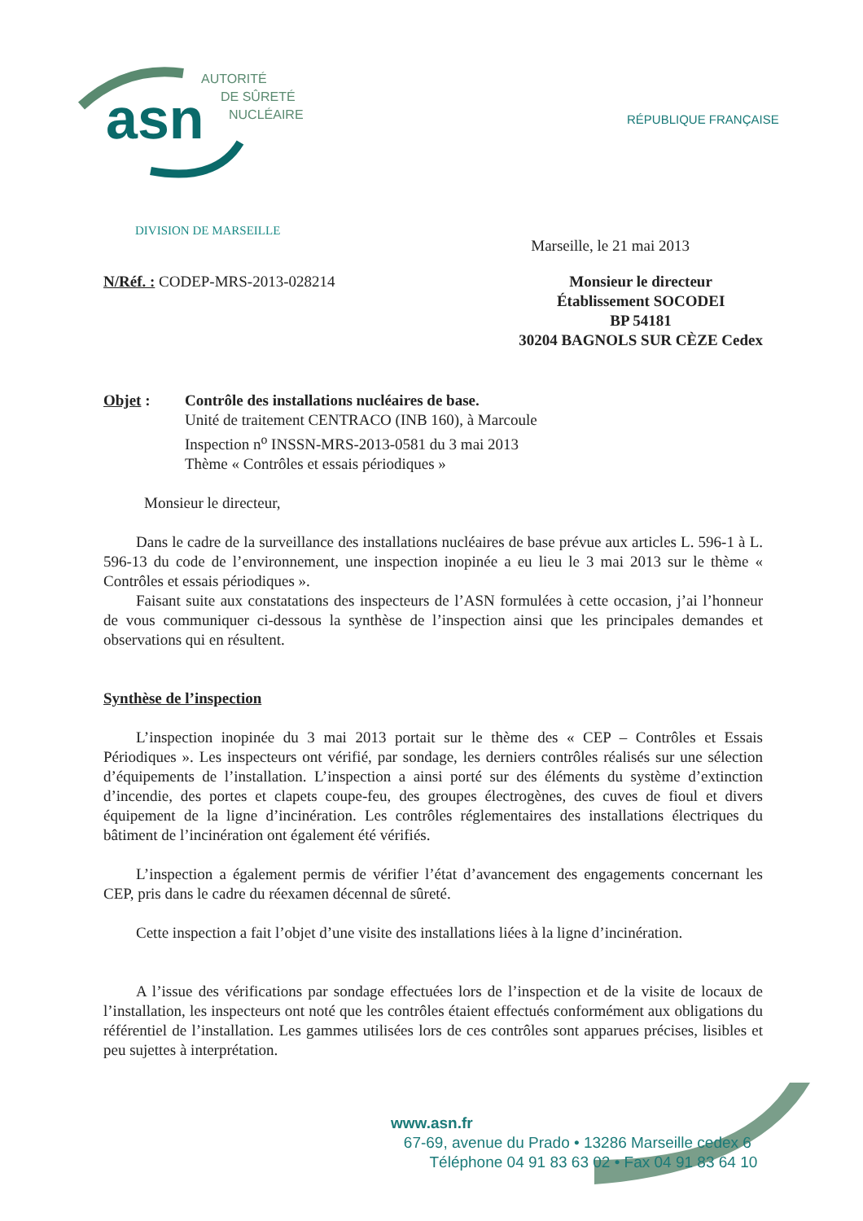asn
AUTORITÉ
DE SÛRETÉ
NUCLÉAIRE
RÉPUBLIQUE FRANÇAISE
DIVISION DE MARSEILLE
Marseille, le 21 mai 2013
N/Réf. : CODEP-MRS-2013-028214 Monsieur le directeur
Établissement SOCODEI
BP 54181
30204 BAGNOLS SUR CÈZE Cedex
Objet : Contrôle des installations nucléaires de base.
Unité de traitement CENTRACO (INB 160), à Marcoule
Inspection n<sup>o</sup> INSSN-MRS-2013-0581 du 3 mai 2013
Thème « Contrôles et essais périodiques »
Monsieur le directeur,
Dans le cadre de la surveillance des installations nucléaires de base prévue aux articles L. 596-1 à L. 596-13 du code de l’environnement, une inspection inopinée a eu lieu le 3 mai 2013 sur le thème « Contrôles et essais périodiques ».
Faisant suite aux constatations des inspecteurs de l’ASN formulées à cette occasion, j’ai l’honneur de vous communiquer ci-dessous la synthèse de l’inspection ainsi que les principales demandes et observations qui en résultent.
Synthèse de l’inspection
L’inspection inopinée du 3 mai 2013 portait sur le thème des « CEP – Contrôles et Essais Périodiques ». Les inspecteurs ont vérifié, par sondage, les derniers contrôles réalisés sur une sélection d’équipements de l’installation. L’inspection a ainsi porté sur des éléments du système d’extinction d’incendie, des portes et clapets coupe-feu, des groupes électrogènes, des cuves de fioul et divers équipement de la ligne d’incinération. Les contrôles réglementaires des installations électriques du bâtiment de l’incinération ont également été vérifiés.
L’inspection a également permis de vérifier l’état d’avancement des engagements concernant les CEP, pris dans le cadre du réexamen décennal de sûreté.
Cette inspection a fait l’objet d’une visite des installations liées à la ligne d’incinération.
A l’issue des vérifications par sondage effectuées lors de l’inspection et de la visite de locaux de l’installation, les inspecteurs ont noté que les contrôles étaient effectués conformément aux obligations du référentiel de l’installation. Les gammes utilisées lors de ces contrôles sont apparues précises, lisibles et peu sujettes à interprétation.
www.asn.fr
67-69, avenue du Prado • 13286 Marseille cedex 6
Téléphone 04 91 83 63 02 • Fax 04 91 83 64 10